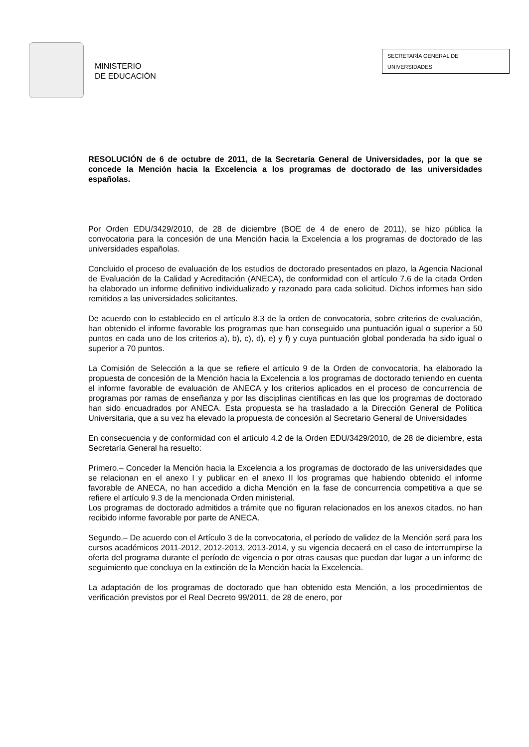MINISTERIO
DE EDUCACIÓN
SECRETARÍA GENERAL DE
UNIVERSIDADES
RESOLUCIÓN de 6 de octubre de 2011, de la Secretaría General de Universidades, por la que se concede la Mención hacia la Excelencia a los programas de doctorado de las universidades españolas.
Por Orden EDU/3429/2010, de 28 de diciembre (BOE de 4 de enero de 2011), se hizo pública la convocatoria para la concesión de una Mención hacia la Excelencia a los programas de doctorado de las universidades españolas.
Concluido el proceso de evaluación de los estudios de doctorado presentados en plazo, la Agencia Nacional de Evaluación de la Calidad y Acreditación (ANECA), de conformidad con el artículo 7.6 de la citada Orden ha elaborado un informe definitivo individualizado y razonado para cada solicitud. Dichos informes han sido remitidos a las universidades solicitantes.
De acuerdo con lo establecido en el artículo 8.3 de la orden de convocatoria, sobre criterios de evaluación, han obtenido el informe favorable los programas que han conseguido una puntuación igual o superior a 50 puntos en cada uno de los criterios a), b), c), d), e) y f) y cuya puntuación global ponderada ha sido igual o superior a 70 puntos.
La Comisión de Selección a la que se refiere el artículo 9 de la Orden de convocatoria, ha elaborado la propuesta de concesión de la Mención hacia la Excelencia a los programas de doctorado teniendo en cuenta el informe favorable de evaluación de ANECA y los criterios aplicados en el proceso de concurrencia de programas por ramas de enseñanza y por las disciplinas científicas en las que los programas de doctorado han sido encuadrados por ANECA. Esta propuesta se ha trasladado a la Dirección General de Política Universitaria, que a su vez ha elevado la propuesta de concesión al Secretario General de Universidades
En consecuencia y de conformidad con el artículo 4.2 de la Orden EDU/3429/2010, de 28 de diciembre, esta Secretaría General ha resuelto:
Primero.– Conceder la Mención hacia la Excelencia a los programas de doctorado de las universidades que se relacionan en el anexo I y publicar en el anexo II los programas que habiendo obtenido el informe favorable de ANECA, no han accedido a dicha Mención en la fase de concurrencia competitiva a que se refiere el artículo 9.3 de la mencionada Orden ministerial.
Los programas de doctorado admitidos a trámite que no figuran relacionados en los anexos citados, no han recibido informe favorable por parte de ANECA.
Segundo.– De acuerdo con el Artículo 3 de la convocatoria, el período de validez de la Mención será para los cursos académicos 2011-2012, 2012-2013, 2013-2014, y su vigencia decaerá en el caso de interrumpirse la oferta del programa durante el período de vigencia o por otras causas que puedan dar lugar a un informe de seguimiento que concluya en la extinción de la Mención hacia la Excelencia.
La adaptación de los programas de doctorado que han obtenido esta Mención, a los procedimientos de verificación previstos por el Real Decreto 99/2011, de 28 de enero, por